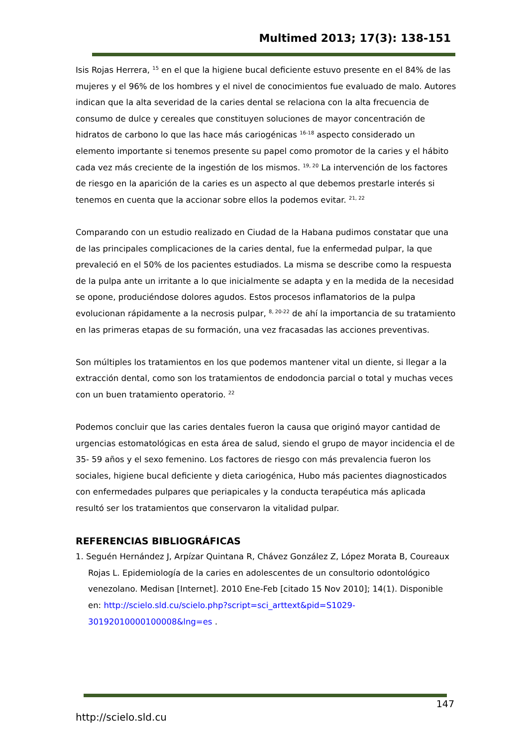Multimed 2013; 17(3): 138-151
Isis Rojas Herrera, <sup>15</sup> en el que la higiene bucal deficiente estuvo presente en el 84% de las mujeres y el 96% de los hombres y el nivel de conocimientos fue evaluado de malo. Autores indican que la alta severidad de la caries dental se relaciona con la alta frecuencia de consumo de dulce y cereales que constituyen soluciones de mayor concentración de hidratos de carbono lo que las hace más cariogénicas <sup>16-18</sup> aspecto considerado un elemento importante si tenemos presente su papel como promotor de la caries y el hábito cada vez más creciente de la ingestión de los mismos. <sup>19, 20</sup> La intervención de los factores de riesgo en la aparición de la caries es un aspecto al que debemos prestarle interés si tenemos en cuenta que la accionar sobre ellos la podemos evitar. <sup>21, 22</sup>
Comparando con un estudio realizado en Ciudad de la Habana pudimos constatar que una de las principales complicaciones de la caries dental, fue la enfermedad pulpar, la que prevaleció en el 50% de los pacientes estudiados. La misma se describe como la respuesta de la pulpa ante un irritante a lo que inicialmente se adapta y en la medida de la necesidad se opone, produciéndose dolores agudos. Estos procesos inflamatorios de la pulpa evolucionan rápidamente a la necrosis pulpar, <sup>8, 20-22</sup> de ahí la importancia de su tratamiento en las primeras etapas de su formación, una vez fracasadas las acciones preventivas.
Son múltiples los tratamientos en los que podemos mantener vital un diente, si llegar a la extracción dental, como son los tratamientos de endodoncia parcial o total y muchas veces con un buen tratamiento operatorio. <sup>22</sup>
Podemos concluir que las caries dentales fueron la causa que originó mayor cantidad de urgencias estomatológicas en esta área de salud, siendo el grupo de mayor incidencia el de 35- 59 años y el sexo femenino. Los factores de riesgo con más prevalencia fueron los sociales, higiene bucal deficiente y dieta cariogénica, Hubo más pacientes diagnosticados con enfermedades pulpares que periapicales y la conducta terapéutica más aplicada resultó ser los tratamientos que conservaron la vitalidad pulpar.
REFERENCIAS BIBLIOGRÁFICAS
1. Seguén Hernández J, Arpízar Quintana R, Chávez González Z, López Morata B, Coureaux Rojas L. Epidemiología de la caries en adolescentes de un consultorio odontológico venezolano. Medisan [Internet]. 2010 Ene-Feb [citado 15 Nov 2010]; 14(1). Disponible en: http://scielo.sld.cu/scielo.php?script=sci_arttext&pid=S1029-30192010000100008&lng=es .
147
http://scielo.sld.cu